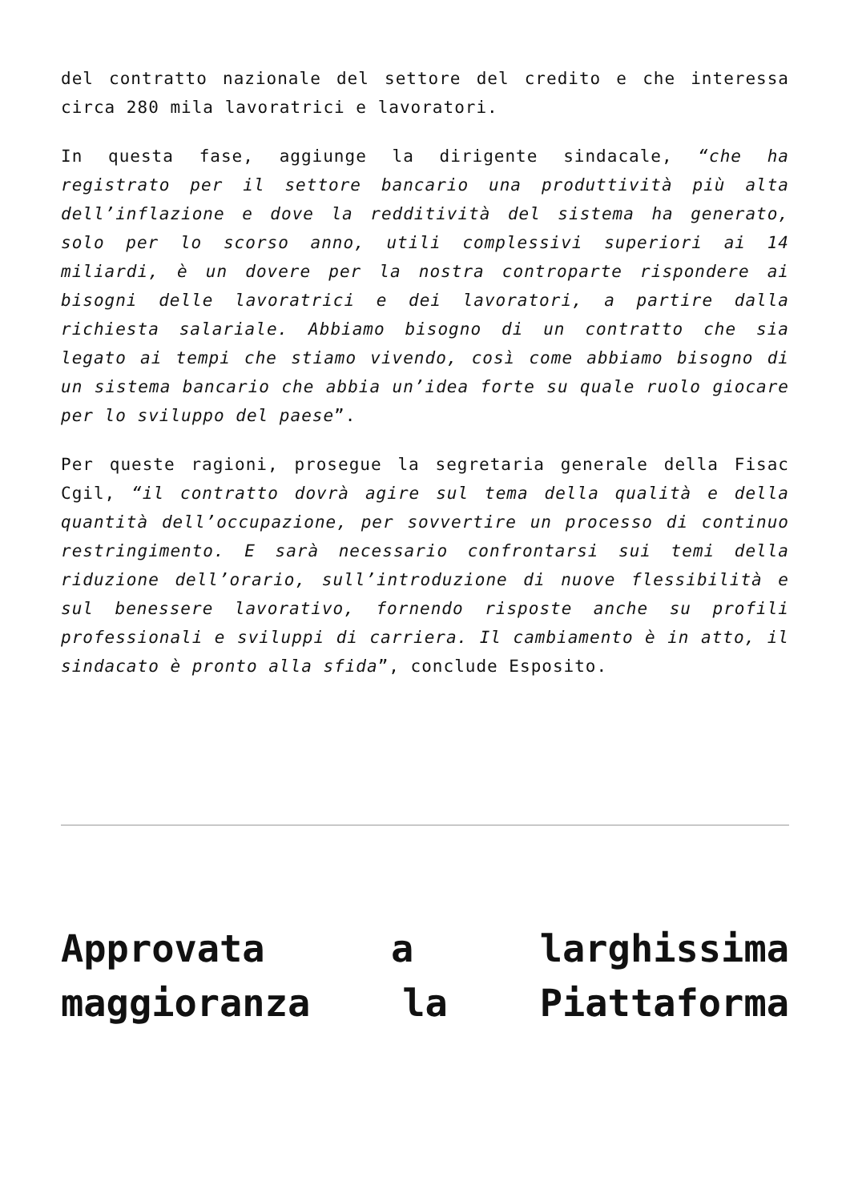del contratto nazionale del settore del credito e che interessa circa 280 mila lavoratrici e lavoratori.
In questa fase, aggiunge la dirigente sindacale, “che ha registrato per il settore bancario una produttività più alta dell’inflazione e dove la redditività del sistema ha generato, solo per lo scorso anno, utili complessivi superiori ai 14 miliardi, è un dovere per la nostra controparte rispondere ai bisogni delle lavoratrici e dei lavoratori, a partire dalla richiesta salariale. Abbiamo bisogno di un contratto che sia legato ai tempi che stiamo vivendo, così come abbiamo bisogno di un sistema bancario che abbia un’idea forte su quale ruolo giocare per lo sviluppo del paese”.
Per queste ragioni, prosegue la segretaria generale della Fisac Cgil, “il contratto dovrà agire sul tema della qualità e della quantità dell’occupazione, per sovvertire un processo di continuo restringimento. E sarà necessario confrontarsi sui temi della riduzione dell’orario, sull’introduzione di nuove flessibilità e sul benessere lavorativo, fornendo risposte anche su profili professionali e sviluppi di carriera. Il cambiamento è in atto, il sindacato è pronto alla sfida”, conclude Esposito.
Approvata a larghissima maggioranza la Piattaforma